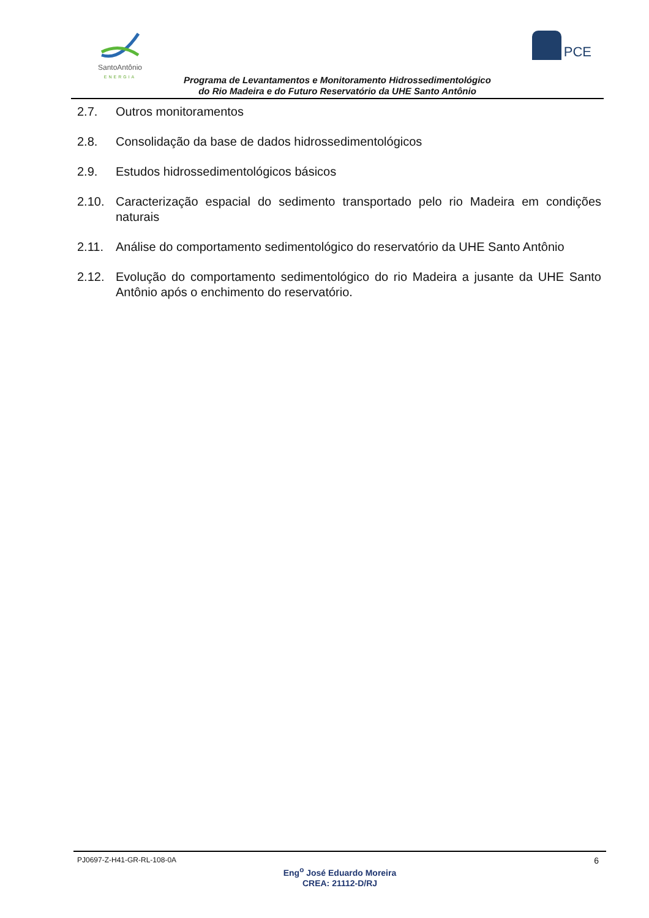SantoAntônio
ENERGIA
PCE
Programa de Levantamentos e Monitoramento Hidrossedimentológico
do Rio Madeira e do Futuro Reservatório da UHE Santo Antônio
2.7. Outros monitoramentos
2.8. Consolidação da base de dados hidrossedimentológicos
2.9. Estudos hidrossedimentológicos básicos
2.10. Caracterização espacial do sedimento transportado pelo rio Madeira em condições naturais
2.11. Análise do comportamento sedimentológico do reservatório da UHE Santo Antônio
2.12. Evolução do comportamento sedimentológico do rio Madeira a jusante da UHE Santo Antônio após o enchimento do reservatório.
PJ0697-Z-H41-GR-RL-108-0A 6
Eng<sup>o</sup> José Eduardo Moreira
CREA: 21112-D/RJ